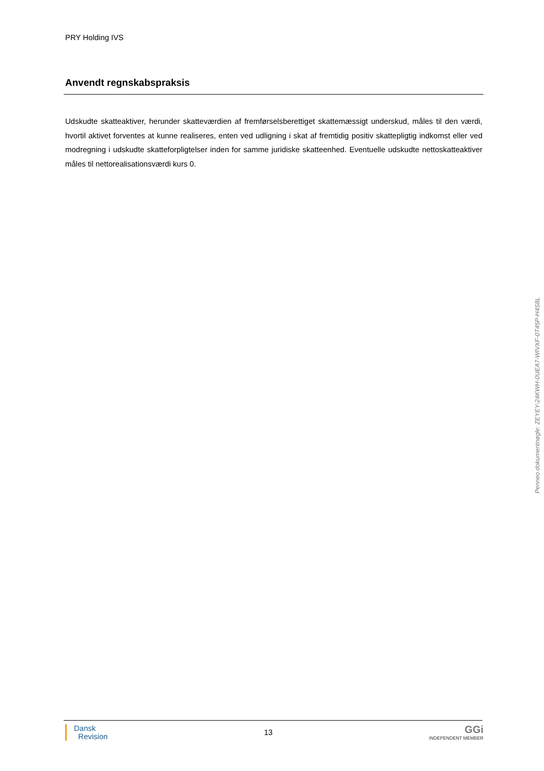PRY Holding IVS
Anvendt regnskabspraksis
Udskudte skatteaktiver, herunder skatteværdien af fremførselsberettiget skattemæssigt underskud, måles til den værdi, hvortil aktivet forventes at kunne realiseres, enten ved udligning i skat af fremtidig positiv skattepligtig indkomst eller ved modregning i udskudte skatteforpligtelser inden for samme juridiske skatteenhed. Eventuelle udskudte nettoskatteaktiver måles til nettorealisationsværdi kurs 0.
Penneo dokumentnøgle: ZEYEY-24KWH-0UEA7-WIVXF-0T45P-H4S8L
Dansk
Revision
13
GGi
INDEPENDENT MEMBER